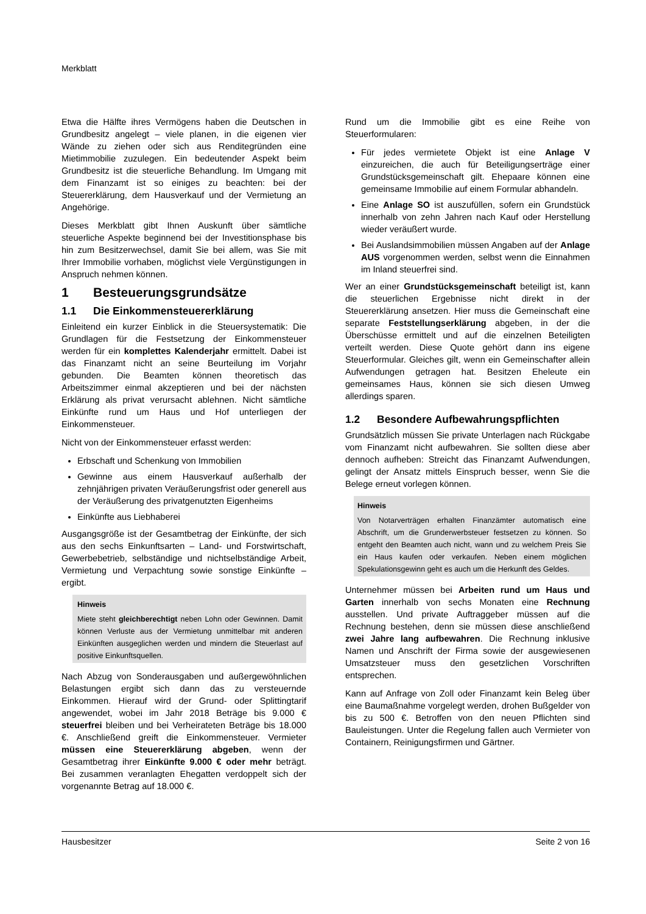Merkblatt
Etwa die Hälfte ihres Vermögens haben die Deutschen in Grundbesitz angelegt – viele planen, in die eigenen vier Wände zu ziehen oder sich aus Renditegründen eine Mietimmobilie zuzulegen. Ein bedeutender Aspekt beim Grundbesitz ist die steuerliche Behandlung. Im Umgang mit dem Finanzamt ist so einiges zu beachten: bei der Steuererklärung, dem Hausverkauf und der Vermietung an Angehörige.
Dieses Merkblatt gibt Ihnen Auskunft über sämtliche steuerliche Aspekte beginnend bei der Investitionsphase bis hin zum Besitzerwechsel, damit Sie bei allem, was Sie mit Ihrer Immobilie vorhaben, möglichst viele Vergünstigungen in Anspruch nehmen können.
1 Besteuerungsgrundsätze
1.1 Die Einkommensteuererklärung
Einleitend ein kurzer Einblick in die Steuersystematik: Die Grundlagen für die Festsetzung der Einkommensteuer werden für ein komplettes Kalenderjahr ermittelt. Dabei ist das Finanzamt nicht an seine Beurteilung im Vorjahr gebunden. Die Beamten können theoretisch das Arbeitszimmer einmal akzeptieren und bei der nächsten Erklärung als privat verursacht ablehnen. Nicht sämtliche Einkünfte rund um Haus und Hof unterliegen der Einkommensteuer.
Nicht von der Einkommensteuer erfasst werden:
Erbschaft und Schenkung von Immobilien
Gewinne aus einem Hausverkauf außerhalb der zehnjährigen privaten Veräußerungsfrist oder generell aus der Veräußerung des privatgenutzten Eigenheims
Einkünfte aus Liebhaberei
Ausgangsgröße ist der Gesamtbetrag der Einkünfte, der sich aus den sechs Einkunftsarten – Land- und Forstwirtschaft, Gewerbebetrieb, selbständige und nichtselbständige Arbeit, Vermietung und Verpachtung sowie sonstige Einkünfte – ergibt.
Hinweis
Miete steht gleichberechtigt neben Lohn oder Gewinnen. Damit können Verluste aus der Vermietung unmittelbar mit anderen Einkünften ausgeglichen werden und mindern die Steuerlast auf positive Einkunftsquellen.
Nach Abzug von Sonderausgaben und außergewöhnlichen Belastungen ergibt sich dann das zu versteuernde Einkommen. Hierauf wird der Grund- oder Splittingtarif angewendet, wobei im Jahr 2018 Beträge bis 9.000 € steuerfrei bleiben und bei Verheirateten Beträge bis 18.000 €. Anschließend greift die Einkommensteuer. Vermieter müssen eine Steuererklärung abgeben, wenn der Gesamtbetrag ihrer Einkünfte 9.000 € oder mehr beträgt. Bei zusammen veranlagten Ehegatten verdoppelt sich der vorgenannte Betrag auf 18.000 €.
Rund um die Immobilie gibt es eine Reihe von Steuerformularen:
Für jedes vermietete Objekt ist eine Anlage V einzureichen, die auch für Beteiligungserträge einer Grundstücksgemeinschaft gilt. Ehepaare können eine gemeinsame Immobilie auf einem Formular abhandeln.
Eine Anlage SO ist auszufüllen, sofern ein Grundstück innerhalb von zehn Jahren nach Kauf oder Herstellung wieder veräußert wurde.
Bei Auslandsimmobilien müssen Angaben auf der Anlage AUS vorgenommen werden, selbst wenn die Einnahmen im Inland steuerfrei sind.
Wer an einer Grundstücksgemeinschaft beteiligt ist, kann die steuerlichen Ergebnisse nicht direkt in der Steuererklärung ansetzen. Hier muss die Gemeinschaft eine separate Feststellungserklärung abgeben, in der die Überschüsse ermittelt und auf die einzelnen Beteiligten verteilt werden. Diese Quote gehört dann ins eigene Steuerformular. Gleiches gilt, wenn ein Gemeinschafter allein Aufwendungen getragen hat. Besitzen Eheleute ein gemeinsames Haus, können sie sich diesen Umweg allerdings sparen.
1.2 Besondere Aufbewahrungspflichten
Grundsätzlich müssen Sie private Unterlagen nach Rückgabe vom Finanzamt nicht aufbewahren. Sie sollten diese aber dennoch aufheben: Streicht das Finanzamt Aufwendungen, gelingt der Ansatz mittels Einspruch besser, wenn Sie die Belege erneut vorlegen können.
Hinweis
Von Notarverträgen erhalten Finanzämter automatisch eine Abschrift, um die Grunderwerbsteuer festsetzen zu können. So entgeht den Beamten auch nicht, wann und zu welchem Preis Sie ein Haus kaufen oder verkaufen. Neben einem möglichen Spekulationsgewinn geht es auch um die Herkunft des Geldes.
Unternehmer müssen bei Arbeiten rund um Haus und Garten innerhalb von sechs Monaten eine Rechnung ausstellen. Und private Auftraggeber müssen auf die Rechnung bestehen, denn sie müssen diese anschließend zwei Jahre lang aufbewahren. Die Rechnung inklusive Namen und Anschrift der Firma sowie der ausgewiesenen Umsatzsteuer muss den gesetzlichen Vorschriften entsprechen.
Kann auf Anfrage von Zoll oder Finanzamt kein Beleg über eine Baumaßnahme vorgelegt werden, drohen Bußgelder von bis zu 500 €. Betroffen von den neuen Pflichten sind Bauleistungen. Unter die Regelung fallen auch Vermieter von Containern, Reinigungsfirmen und Gärtner.
Hausbesitzer Seite 2 von 16